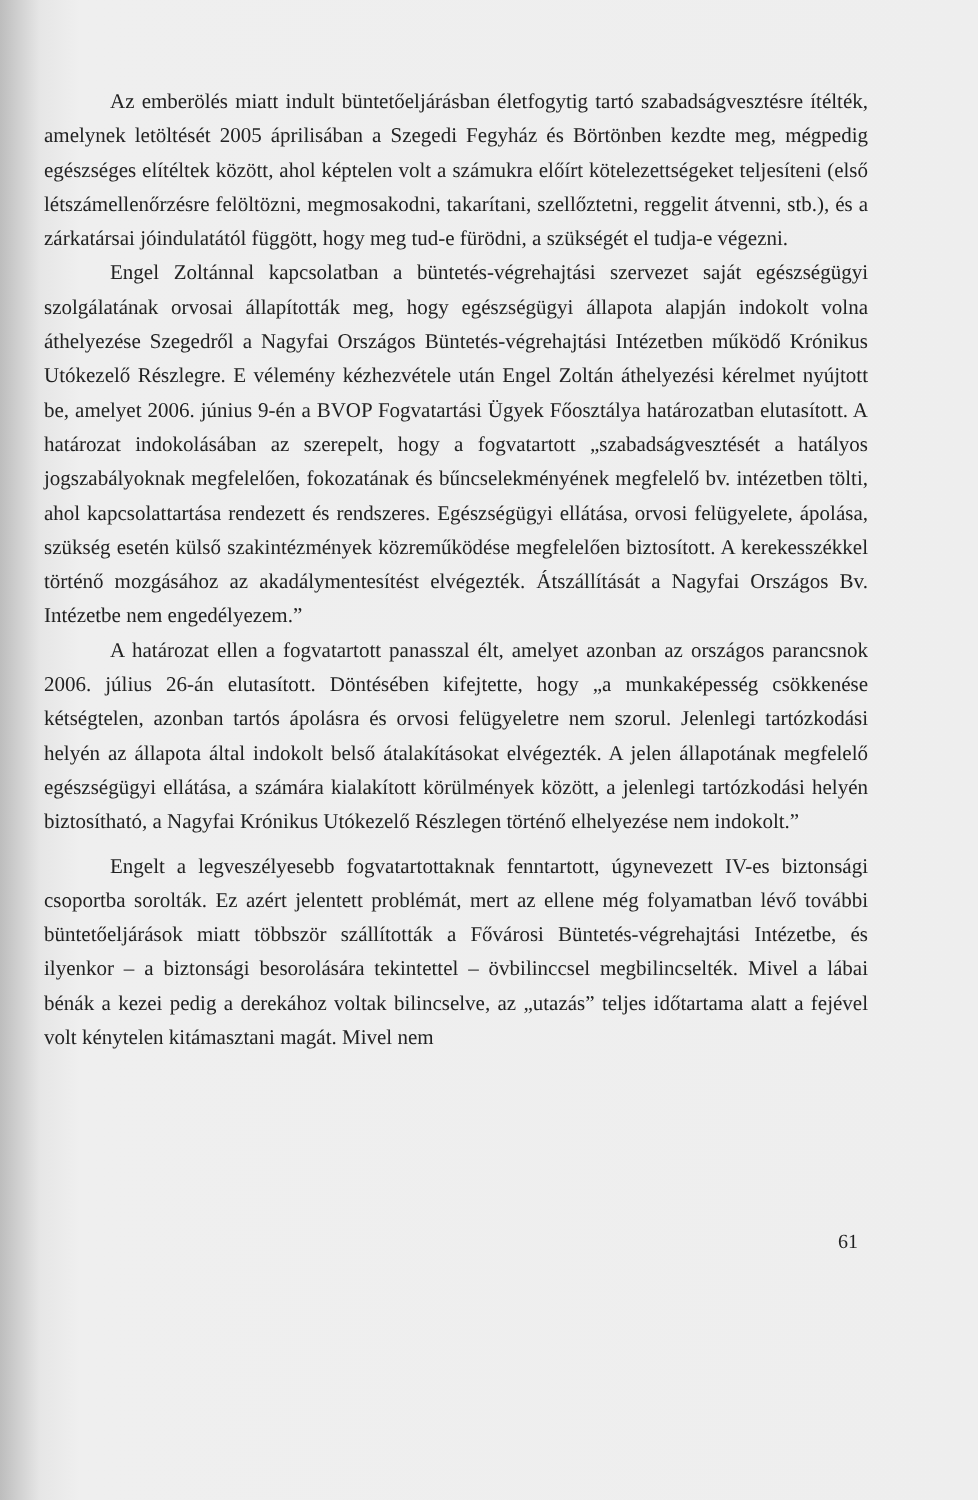Az emberölés miatt indult büntetőeljárásban életfogytig tartó szabadságvesztésre ítélték, amelynek letöltését 2005 áprilisában a Szegedi Fegyház és Börtönben kezdte meg, mégpedig egészséges elítéltek között, ahol képtelen volt a számukra előírt kötelezettségeket teljesíteni (első létszámellenőrzésre felöltözni, megmosakodni, takarítani, szellőztetni, reggelit átvenni, stb.), és a zárkatársai jóindulatától függött, hogy meg tud-e fürödni, a szükségét el tudja-e végezni.
Engel Zoltánnal kapcsolatban a büntetés-végrehajtási szervezet saját egészségügyi szolgálatának orvosai állapították meg, hogy egészségügyi állapota alapján indokolt volna áthelyezése Szegedről a Nagyfai Országos Büntetés-végrehajtási Intézetben működő Krónikus Utókezelő Részlegre. E vélemény kézhezvétele után Engel Zoltán áthelyezési kérelmet nyújtott be, amelyet 2006. június 9-én a BVOP Fogvatartási Ügyek Főosztálya határozatban elutasított. A határozat indokolásában az szerepelt, hogy a fogvatartott „szabadságvesztését a hatályos jogszabályoknak megfelelően, fokozatának és bűncselekményének megfelelő bv. intézetben tölti, ahol kapcsolattartása rendezett és rendszeres. Egészségügyi ellátása, orvosi felügyelete, ápolása, szükség esetén külső szakintézmények közreműködése megfelelően biztosított. A kerekesszékkel történő mozgásához az akadálymentesítést elvégezték. Átszállítását a Nagyfai Országos Bv. Intézetbe nem engedélyezem.”
A határozat ellen a fogvatartott panasszal élt, amelyet azonban az országos parancsnok 2006. július 26-án elutasított. Döntésében kifejtette, hogy „a munkaképesség csökkenése kétségtelen, azonban tartós ápolásra és orvosi felügyeletre nem szorul. Jelenlegi tartózkodási helyén az állapota által indokolt belső átalakításokat elvégezték. A jelen állapotának megfelelő egészségügyi ellátása, a számára kialakított körülmények között, a jelenlegi tartózkodási helyén biztosítható, a Nagyfai Krónikus Utókezelő Részlegen történő elhelyezése nem indokolt.”
Engelt a legveszélyesebb fogvatartottaknak fenntartott, úgynevezett IV-es biztonsági csoportba sorolták. Ez azért jelentett problémát, mert az ellene még folyamatban lévő további büntetőeljárások miatt többször szállították a Fővárosi Büntetés-végrehajtási Intézetbe, és ilyenkor – a biztonsági besorolására tekintettel – övbilinccsel megbilincselték. Mivel a lábai bénák a kezei pedig a derekához voltak bilincselve, az „utazás” teljes időtartama alatt a fejével volt kénytelen kitámasztani magát. Mivel nem
61